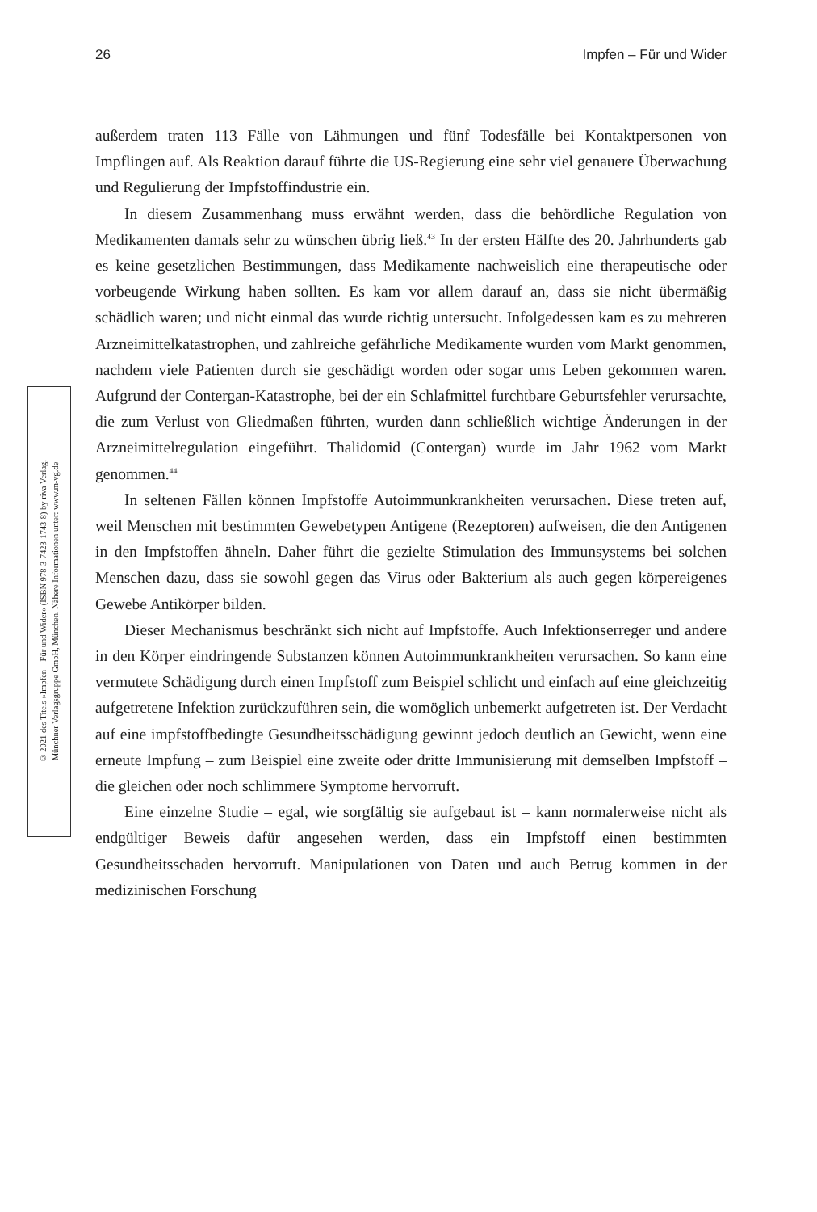26 Impfen – Für und Wider
© 2021 des Titels »Impfen – Für und Wider« (ISBN 978-3-7423-1743-8) by riva Verlag,
Münchner Verlagsgruppe GmbH, München. Nähere Informationen unter: www.m-vg.de
außerdem traten 113 Fälle von Lähmungen und fünf Todesfälle bei Kontaktpersonen von Impflingen auf. Als Reaktion darauf führte die US-Regierung eine sehr viel genauere Überwachung und Regulierung der Impfstoffindustrie ein.
In diesem Zusammenhang muss erwähnt werden, dass die behördliche Regulation von Medikamenten damals sehr zu wünschen übrig ließ.<sup>43</sup> In der ersten Hälfte des 20. Jahrhunderts gab es keine gesetzlichen Bestimmungen, dass Medikamente nachweislich eine therapeutische oder vorbeugende Wirkung haben sollten. Es kam vor allem darauf an, dass sie nicht übermäßig schädlich waren; und nicht einmal das wurde richtig untersucht. Infolgedessen kam es zu mehreren Arzneimittelkatastrophen, und zahlreiche gefährliche Medikamente wurden vom Markt genommen, nachdem viele Patienten durch sie geschädigt worden oder sogar ums Leben gekommen waren. Aufgrund der Contergan-Katastrophe, bei der ein Schlafmittel furchtbare Geburtsfehler verursachte, die zum Verlust von Gliedmaßen führten, wurden dann schließlich wichtige Änderungen in der Arzneimittelregulation eingeführt. Thalidomid (Contergan) wurde im Jahr 1962 vom Markt genommen.<sup>44</sup>
In seltenen Fällen können Impfstoffe Autoimmunkrankheiten verursachen. Diese treten auf, weil Menschen mit bestimmten Gewebetypen Antigene (Rezeptoren) aufweisen, die den Antigenen in den Impfstoffen ähneln. Daher führt die gezielte Stimulation des Immunsystems bei solchen Menschen dazu, dass sie sowohl gegen das Virus oder Bakterium als auch gegen körpereigenes Gewebe Antikörper bilden.
Dieser Mechanismus beschränkt sich nicht auf Impfstoffe. Auch Infektionserreger und andere in den Körper eindringende Substanzen können Autoimmunkrankheiten verursachen. So kann eine vermutete Schädigung durch einen Impfstoff zum Beispiel schlicht und einfach auf eine gleichzeitig aufgetretene Infektion zurückzuführen sein, die womöglich unbemerkt aufgetreten ist. Der Verdacht auf eine impfstoffbedingte Gesundheitsschädigung gewinnt jedoch deutlich an Gewicht, wenn eine erneute Impfung – zum Beispiel eine zweite oder dritte Immunisierung mit demselben Impfstoff – die gleichen oder noch schlimmere Symptome hervorruft.
Eine einzelne Studie – egal, wie sorgfältig sie aufgebaut ist – kann normalerweise nicht als endgültiger Beweis dafür angesehen werden, dass ein Impfstoff einen bestimmten Gesundheitsschaden hervorruft. Manipulationen von Daten und auch Betrug kommen in der medizinischen Forschung